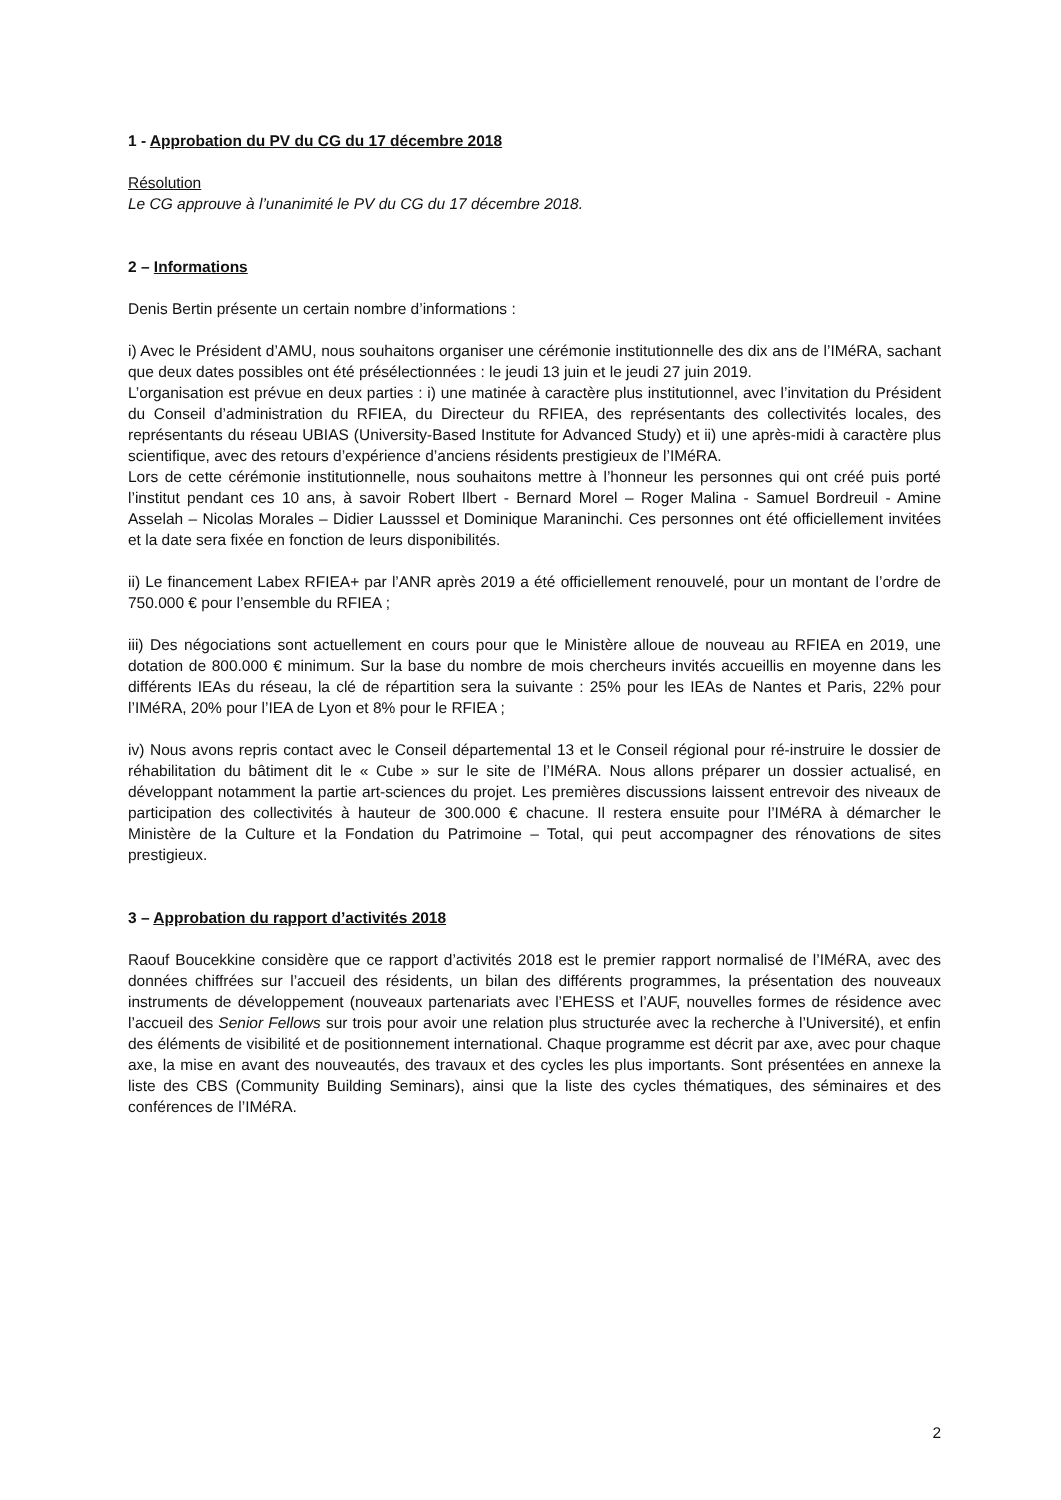1 - Approbation du PV du CG du 17 décembre 2018
Résolution
Le CG approuve à l’unanimité le PV du CG du 17 décembre 2018.
2 – Informations
Denis Bertin présente un certain nombre d’informations :
i) Avec le Président d’AMU, nous souhaitons organiser une cérémonie institutionnelle des dix ans de l’IMéRA, sachant que deux dates possibles ont été présélectionnées : le jeudi 13 juin et le jeudi 27 juin 2019.
L’organisation est prévue en deux parties : i) une matinée à caractère plus institutionnel, avec l’invitation du Président du Conseil d’administration du RFIEA, du Directeur du RFIEA, des représentants des collectivités locales, des représentants du réseau UBIAS (University-Based Institute for Advanced Study) et ii) une après-midi à caractère plus scientifique, avec des retours d’expérience d’anciens résidents prestigieux de l’IMéRA.
Lors de cette cérémonie institutionnelle, nous souhaitons mettre à l’honneur les personnes qui ont créé puis porté l’institut pendant ces 10 ans, à savoir Robert Ilbert - Bernard Morel – Roger Malina - Samuel Bordreuil - Amine Asselah – Nicolas Morales – Didier Lausssel et Dominique Maraninchi. Ces personnes ont été officiellement invitées et la date sera fixée en fonction de leurs disponibilités.
ii) Le financement Labex RFIEA+ par l’ANR après 2019 a été officiellement renouvelé, pour un montant de l’ordre de 750.000 € pour l’ensemble du RFIEA ;
iii) Des négociations sont actuellement en cours pour que le Ministère alloue de nouveau au RFIEA en 2019, une dotation de 800.000 € minimum. Sur la base du nombre de mois chercheurs invités accueillis en moyenne dans les différents IEAs du réseau, la clé de répartition sera la suivante : 25% pour les IEAs de Nantes et Paris, 22% pour l’IMéRA, 20% pour l’IEA de Lyon et 8% pour le RFIEA ;
iv) Nous avons repris contact avec le Conseil départemental 13 et le Conseil régional pour ré-instruire le dossier de réhabilitation du bâtiment dit le « Cube » sur le site de l’IMéRA. Nous allons préparer un dossier actualisé, en développant notamment la partie art-sciences du projet. Les premières discussions laissent entrevoir des niveaux de participation des collectivités à hauteur de 300.000 € chacune. Il restera ensuite pour l’IMéRA à démarcher le Ministère de la Culture et la Fondation du Patrimoine – Total, qui peut accompagner des rénovations de sites prestigieux.
3 – Approbation du rapport d’activités 2018
Raouf Boucekkine considère que ce rapport d’activités 2018 est le premier rapport normalisé de l’IMéRA, avec des données chiffrées sur l’accueil des résidents, un bilan des différents programmes, la présentation des nouveaux instruments de développement (nouveaux partenariats avec l’EHESS et l’AUF, nouvelles formes de résidence avec l’accueil des Senior Fellows sur trois pour avoir une relation plus structurée avec la recherche à l’Université), et enfin des éléments de visibilité et de positionnement international. Chaque programme est décrit par axe, avec pour chaque axe, la mise en avant des nouveautés, des travaux et des cycles les plus importants. Sont présentées en annexe la liste des CBS (Community Building Seminars), ainsi que la liste des cycles thématiques, des séminaires et des conférences de l’IMéRA.
2